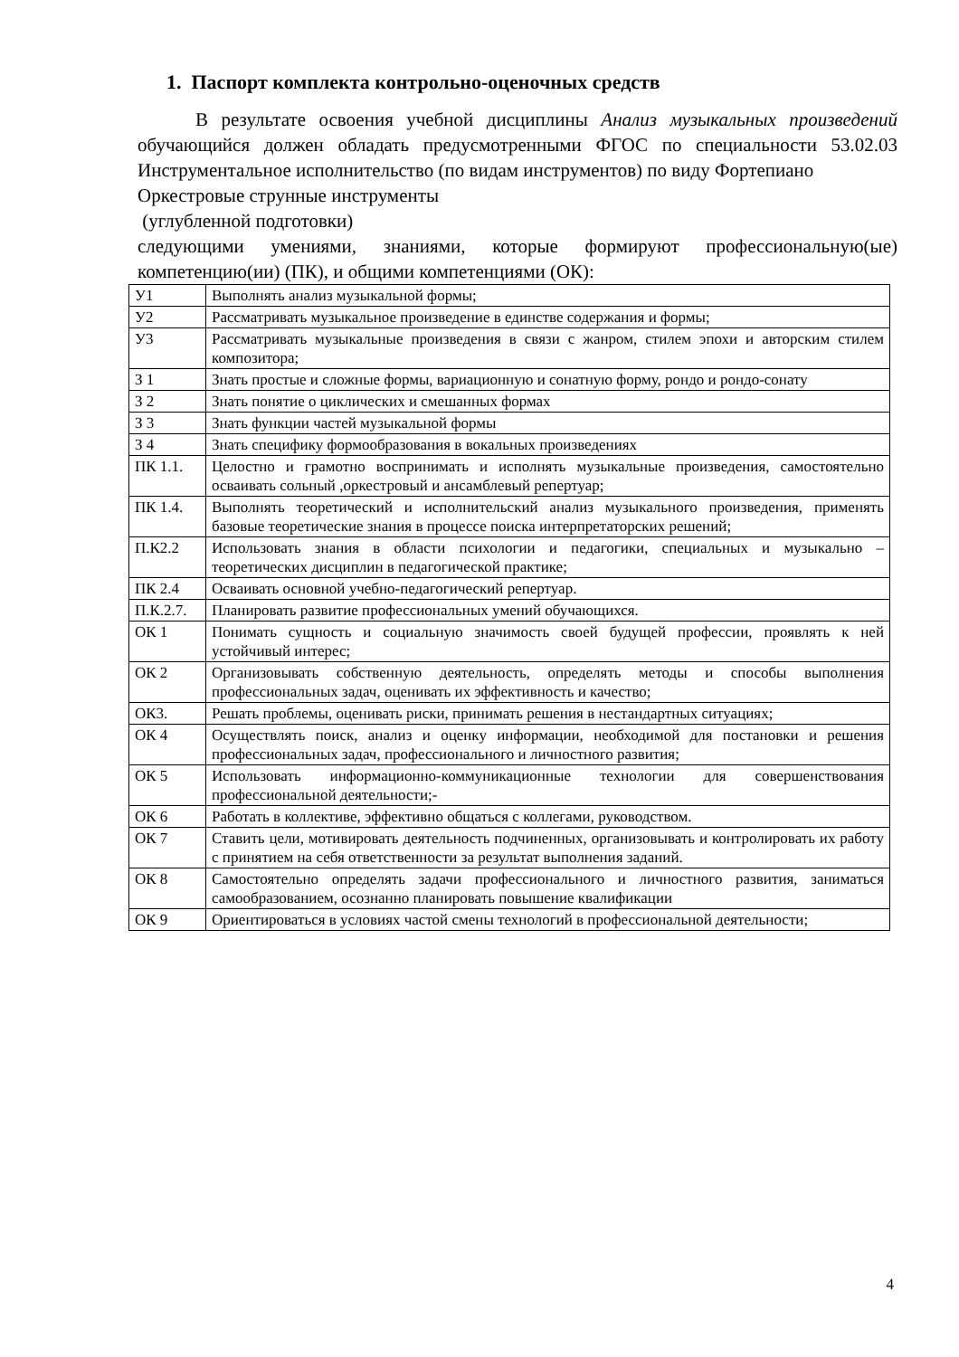1. Паспорт комплекта контрольно-оценочных средств
В результате освоения учебной дисциплины Анализ музыкальных произведений обучающийся должен обладать предусмотренными ФГОС по специальности 53.02.03 Инструментальное исполнительство (по видам инструментов) по виду Фортепиано
Оркестровые струнные инструменты
(углубленной подготовки)
следующими умениями, знаниями, которые формируют профессиональную(ые) компетенцию(ии) (ПК), и общими компетенциями (ОК):
| У1 | Выполнять анализ музыкальной формы; |
| У2 | Рассматривать музыкальное произведение в единстве содержания и формы; |
| У3 | Рассматривать музыкальные произведения в связи с жанром, стилем эпохи и авторским стилем композитора; |
| З 1 | Знать простые и сложные формы, вариационную и сонатную форму, рондо и рондо-сонату |
| З 2 | Знать понятие о циклических и смешанных формах |
| З 3 | Знать функции частей музыкальной формы |
| З 4 | Знать специфику формообразования в вокальных произведениях |
| ПК 1.1. | Целостно и грамотно воспринимать и исполнять музыкальные произведения, самостоятельно осваивать сольный ,оркестровый и ансамблевый репертуар; |
| ПК 1.4. | Выполнять теоретический и исполнительский анализ музыкального произведения, применять базовые теоретические знания в процессе поиска интерпретаторских решений; |
| П.К2.2 | Использовать знания в области психологии и педагогики, специальных и музыкально – теоретических дисциплин в педагогической практике; |
| ПК 2.4 | Осваивать основной учебно-педагогический репертуар. |
| П.К.2.7. | Планировать развитие профессиональных умений обучающихся. |
| ОК 1 | Понимать сущность и социальную значимость своей будущей профессии, проявлять к ней устойчивый интерес; |
| ОК 2 | Организовывать собственную деятельность, определять методы и способы выполнения профессиональных задач, оценивать их эффективность и качество; |
| ОК3. | Решать проблемы, оценивать риски, принимать решения в нестандартных ситуациях; |
| ОК 4 | Осуществлять поиск, анализ и оценку информации, необходимой для постановки и решения профессиональных задач, профессионального и личностного развития; |
| ОК 5 | Использовать информационно-коммуникационные технологии для совершенствования профессиональной деятельности;- |
| ОК 6 | Работать в коллективе, эффективно общаться с коллегами, руководством. |
| ОК 7 | Ставить цели, мотивировать деятельность подчиненных, организовывать и контролировать их работу с принятием на себя ответственности за результат выполнения заданий. |
| ОК 8 | Самостоятельно определять задачи профессионального и личностного развития, заниматься самообразованием, осознанно планировать повышение квалификации |
| ОК 9 | Ориентироваться в условиях частой смены технологий в профессиональной деятельности; |
4